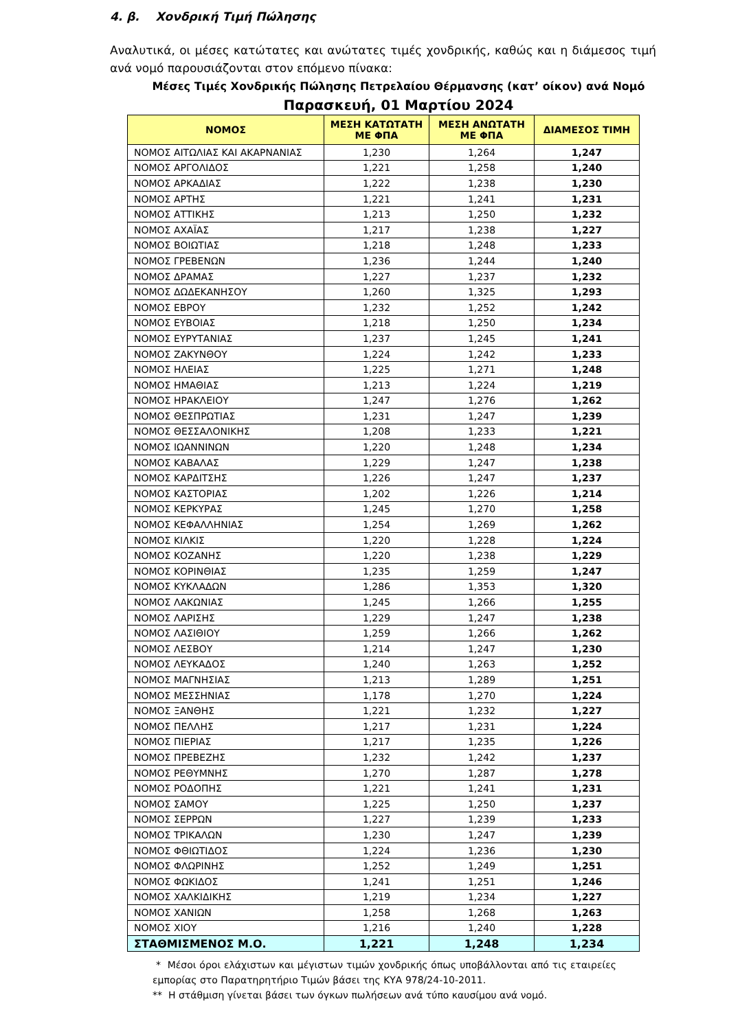4. β. Χονδρική Τιμή Πώλησης
Αναλυτικά, οι μέσες κατώτατες και ανώτατες τιμές χονδρικής, καθώς και η διάμεσος τιμή ανά νομό παρουσιάζονται στον επόμενο πίνακα:
Μέσες Τιμές Χονδρικής Πώλησης Πετρελαίου Θέρμανσης (κατ’ οίκον) ανά Νομό
Παρασκευή, 01 Μαρτίου 2024
| ΝΟΜΟΣ | ΜΕΣΗ ΚΑΤΩΤΑΤΗ ΜΕ ΦΠΑ | ΜΕΣΗ ΑΝΩΤΑΤΗ ΜΕ ΦΠΑ | ΔΙΑΜΕΣΟΣ ΤΙΜΗ |
| --- | --- | --- | --- |
| ΝΟΜΟΣ ΑΙΤΩΛΙΑΣ ΚΑΙ ΑΚΑΡΝΑΝΙΑΣ | 1,230 | 1,264 | 1,247 |
| ΝΟΜΟΣ ΑΡΓΟΛΙΔΟΣ | 1,221 | 1,258 | 1,240 |
| ΝΟΜΟΣ ΑΡΚΑΔΙΑΣ | 1,222 | 1,238 | 1,230 |
| ΝΟΜΟΣ ΑΡΤΗΣ | 1,221 | 1,241 | 1,231 |
| ΝΟΜΟΣ ΑΤΤΙΚΗΣ | 1,213 | 1,250 | 1,232 |
| ΝΟΜΟΣ ΑΧΑΪΑΣ | 1,217 | 1,238 | 1,227 |
| ΝΟΜΟΣ ΒΟΙΩΤΙΑΣ | 1,218 | 1,248 | 1,233 |
| ΝΟΜΟΣ ΓΡΕΒΕΝΩΝ | 1,236 | 1,244 | 1,240 |
| ΝΟΜΟΣ ΔΡΑΜΑΣ | 1,227 | 1,237 | 1,232 |
| ΝΟΜΟΣ ΔΩΔΕΚΑΝΗΣΟΥ | 1,260 | 1,325 | 1,293 |
| ΝΟΜΟΣ ΕΒΡΟΥ | 1,232 | 1,252 | 1,242 |
| ΝΟΜΟΣ ΕΥΒΟΙΑΣ | 1,218 | 1,250 | 1,234 |
| ΝΟΜΟΣ ΕΥΡΥΤΑΝΙΑΣ | 1,237 | 1,245 | 1,241 |
| ΝΟΜΟΣ ΖΑΚΥΝΘΟΥ | 1,224 | 1,242 | 1,233 |
| ΝΟΜΟΣ ΗΛΕΙΑΣ | 1,225 | 1,271 | 1,248 |
| ΝΟΜΟΣ ΗΜΑΘΙΑΣ | 1,213 | 1,224 | 1,219 |
| ΝΟΜΟΣ ΗΡΑΚΛΕΙΟΥ | 1,247 | 1,276 | 1,262 |
| ΝΟΜΟΣ ΘΕΣΠΡΩΤΙΑΣ | 1,231 | 1,247 | 1,239 |
| ΝΟΜΟΣ ΘΕΣΣΑΛΟΝΙΚΗΣ | 1,208 | 1,233 | 1,221 |
| ΝΟΜΟΣ ΙΩΑΝΝΙΝΩΝ | 1,220 | 1,248 | 1,234 |
| ΝΟΜΟΣ ΚΑΒΑΛΑΣ | 1,229 | 1,247 | 1,238 |
| ΝΟΜΟΣ ΚΑΡΔΙΤΣΗΣ | 1,226 | 1,247 | 1,237 |
| ΝΟΜΟΣ ΚΑΣΤΟΡΙΑΣ | 1,202 | 1,226 | 1,214 |
| ΝΟΜΟΣ ΚΕΡΚΥΡΑΣ | 1,245 | 1,270 | 1,258 |
| ΝΟΜΟΣ ΚΕΦΑΛΛΗΝΙΑΣ | 1,254 | 1,269 | 1,262 |
| ΝΟΜΟΣ ΚΙΛΚΙΣ | 1,220 | 1,228 | 1,224 |
| ΝΟΜΟΣ ΚΟΖΑΝΗΣ | 1,220 | 1,238 | 1,229 |
| ΝΟΜΟΣ ΚΟΡΙΝΘΙΑΣ | 1,235 | 1,259 | 1,247 |
| ΝΟΜΟΣ ΚΥΚΛΑΔΩΝ | 1,286 | 1,353 | 1,320 |
| ΝΟΜΟΣ ΛΑΚΩΝΙΑΣ | 1,245 | 1,266 | 1,255 |
| ΝΟΜΟΣ ΛΑΡΙΣΗΣ | 1,229 | 1,247 | 1,238 |
| ΝΟΜΟΣ ΛΑΣΙΘΙΟΥ | 1,259 | 1,266 | 1,262 |
| ΝΟΜΟΣ ΛΕΣΒΟΥ | 1,214 | 1,247 | 1,230 |
| ΝΟΜΟΣ ΛΕΥΚΑΔΟΣ | 1,240 | 1,263 | 1,252 |
| ΝΟΜΟΣ ΜΑΓΝΗΣΙΑΣ | 1,213 | 1,289 | 1,251 |
| ΝΟΜΟΣ ΜΕΣΣΗΝΙΑΣ | 1,178 | 1,270 | 1,224 |
| ΝΟΜΟΣ ΞΑΝΘΗΣ | 1,221 | 1,232 | 1,227 |
| ΝΟΜΟΣ ΠΕΛΛΗΣ | 1,217 | 1,231 | 1,224 |
| ΝΟΜΟΣ ΠΙΕΡΙΑΣ | 1,217 | 1,235 | 1,226 |
| ΝΟΜΟΣ ΠΡΕΒΕΖΗΣ | 1,232 | 1,242 | 1,237 |
| ΝΟΜΟΣ ΡΕΘΥΜΝΗΣ | 1,270 | 1,287 | 1,278 |
| ΝΟΜΟΣ ΡΟΔΟΠΗΣ | 1,221 | 1,241 | 1,231 |
| ΝΟΜΟΣ ΣΑΜΟΥ | 1,225 | 1,250 | 1,237 |
| ΝΟΜΟΣ ΣΕΡΡΩΝ | 1,227 | 1,239 | 1,233 |
| ΝΟΜΟΣ ΤΡΙΚΑΛΩΝ | 1,230 | 1,247 | 1,239 |
| ΝΟΜΟΣ ΦΘΙΩΤΙΔΟΣ | 1,224 | 1,236 | 1,230 |
| ΝΟΜΟΣ ΦΛΩΡΙΝΗΣ | 1,252 | 1,249 | 1,251 |
| ΝΟΜΟΣ ΦΩΚΙΔΟΣ | 1,241 | 1,251 | 1,246 |
| ΝΟΜΟΣ ΧΑΛΚΙΔΙΚΗΣ | 1,219 | 1,234 | 1,227 |
| ΝΟΜΟΣ ΧΑΝΙΩΝ | 1,258 | 1,268 | 1,263 |
| ΝΟΜΟΣ ΧΙΟΥ | 1,216 | 1,240 | 1,228 |
| ΣΤΑΘΜΙΣΜΕΝΟΣ Μ.Ο. | 1,221 | 1,248 | 1,234 |
* Μέσοι όροι ελάχιστων και μέγιστων τιμών χονδρικής όπως υποβάλλονται από τις εταιρείες εμπορίας στο Παρατηρητήριο Τιμών βάσει της ΚΥΑ 978/24-10-2011.
** Η στάθμιση γίνεται βάσει των όγκων πωλήσεων ανά τύπο καυσίμου ανά νομό.